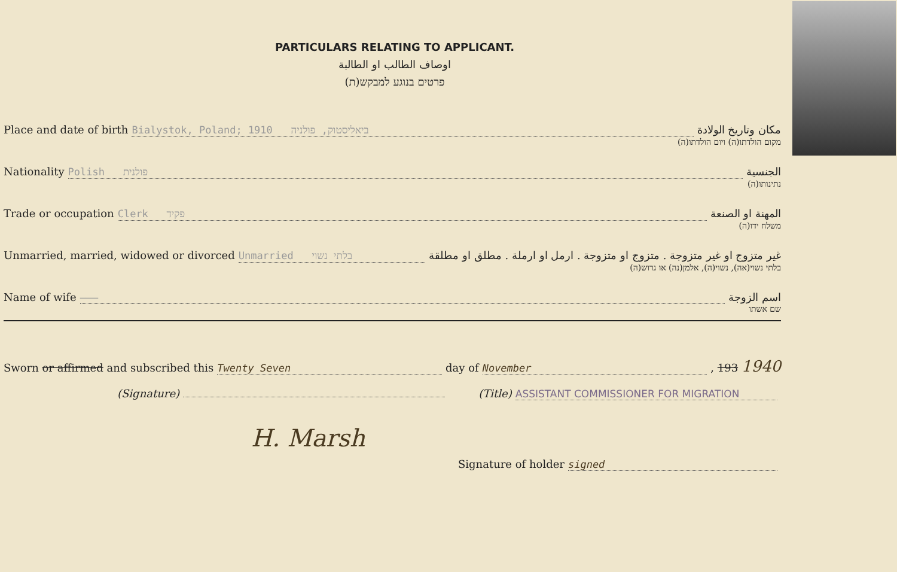PARTICULARS RELATING TO APPLICANT.
اوصاف الطالب او الطالبة
פרטים בנוגע למבקש(ת)
Place and date of birth Bialystok, Poland; 1910 ביאליסטוק, פולניה مكان وتاريخ الولادة
מקום הולדתו(ה) ויום הולדתו(ה)
Nationality Polish פולנית الجنسية
נתינותו(ה)
Trade or occupation Clerk פקיד المهنة او الصنعة
משלח ידו(ה)
Unmarried, married, widowed or divorced Unmarried בלתי נשוי غير متزوج او غير متزوجة . متزوج او متزوجة . ارمل او ارملة . مطلق او مطلقة
בלתי נשוי(אה), נשוי(ה), אלמן(נה) או גרוש(ה)
Name of wife ——— اسم الزوجة
שם אשתו
Sworn or affirmed and subscribed this Twenty Seven day of November, 193 1940
(Signature) (Title) ASSISTANT COMMISSIONER FOR MIGRATION
H. Marsh
Signature of holder signed